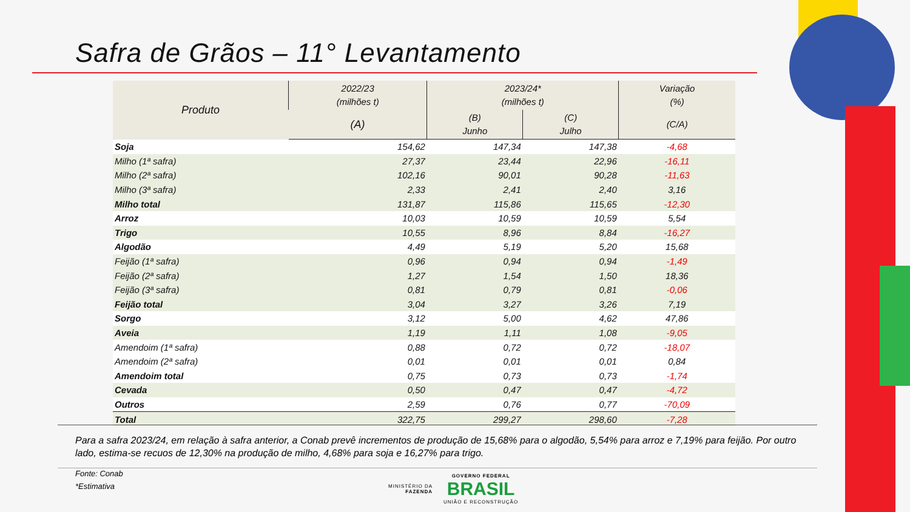Safra de Grãos – 11° Levantamento
| Produto | 2022/23 (milhões t) | 2023/24* (milhões t) | | Variação (%) |
| --- | --- | --- | --- | --- |
| | (A) | (B) Junho | (C) Julho | (C/A) |
| Soja | 154,62 | 147,34 | 147,38 | -4,68 |
| Milho (1ª safra) | 27,37 | 23,44 | 22,96 | -16,11 |
| Milho (2ª safra) | 102,16 | 90,01 | 90,28 | -11,63 |
| Milho (3ª safra) | 2,33 | 2,41 | 2,40 | 3,16 |
| Milho total | 131,87 | 115,86 | 115,65 | -12,30 |
| Arroz | 10,03 | 10,59 | 10,59 | 5,54 |
| Trigo | 10,55 | 8,96 | 8,84 | -16,27 |
| Algodão | 4,49 | 5,19 | 5,20 | 15,68 |
| Feijão (1ª safra) | 0,96 | 0,94 | 0,94 | -1,49 |
| Feijão (2ª safra) | 1,27 | 1,54 | 1,50 | 18,36 |
| Feijão (3ª safra) | 0,81 | 0,79 | 0,81 | -0,06 |
| Feijão total | 3,04 | 3,27 | 3,26 | 7,19 |
| Sorgo | 3,12 | 5,00 | 4,62 | 47,86 |
| Aveia | 1,19 | 1,11 | 1,08 | -9,05 |
| Amendoim (1ª safra) | 0,88 | 0,72 | 0,72 | -18,07 |
| Amendoim (2ª safra) | 0,01 | 0,01 | 0,01 | 0,84 |
| Amendoim total | 0,75 | 0,73 | 0,73 | -1,74 |
| Cevada | 0,50 | 0,47 | 0,47 | -4,72 |
| Outros | 2,59 | 0,76 | 0,77 | -70,09 |
| Total | 322,75 | 299,27 | 298,60 | -7,28 |
Para a safra 2023/24, em relação à safra anterior, a Conab prevê incrementos de produção de 15,68% para o algodão, 5,54% para arroz e 7,19% para feijão. Por outro lado, estima-se recuos de 12,30% na produção de milho, 4,68% para soja e 16,27% para trigo.
Fonte: Conab
*Estimativa
MINISTÉRIO DA
FAZENDA GOVERNO FEDERAL
BRASIL
UNIÃO E RECONSTRUÇÃO